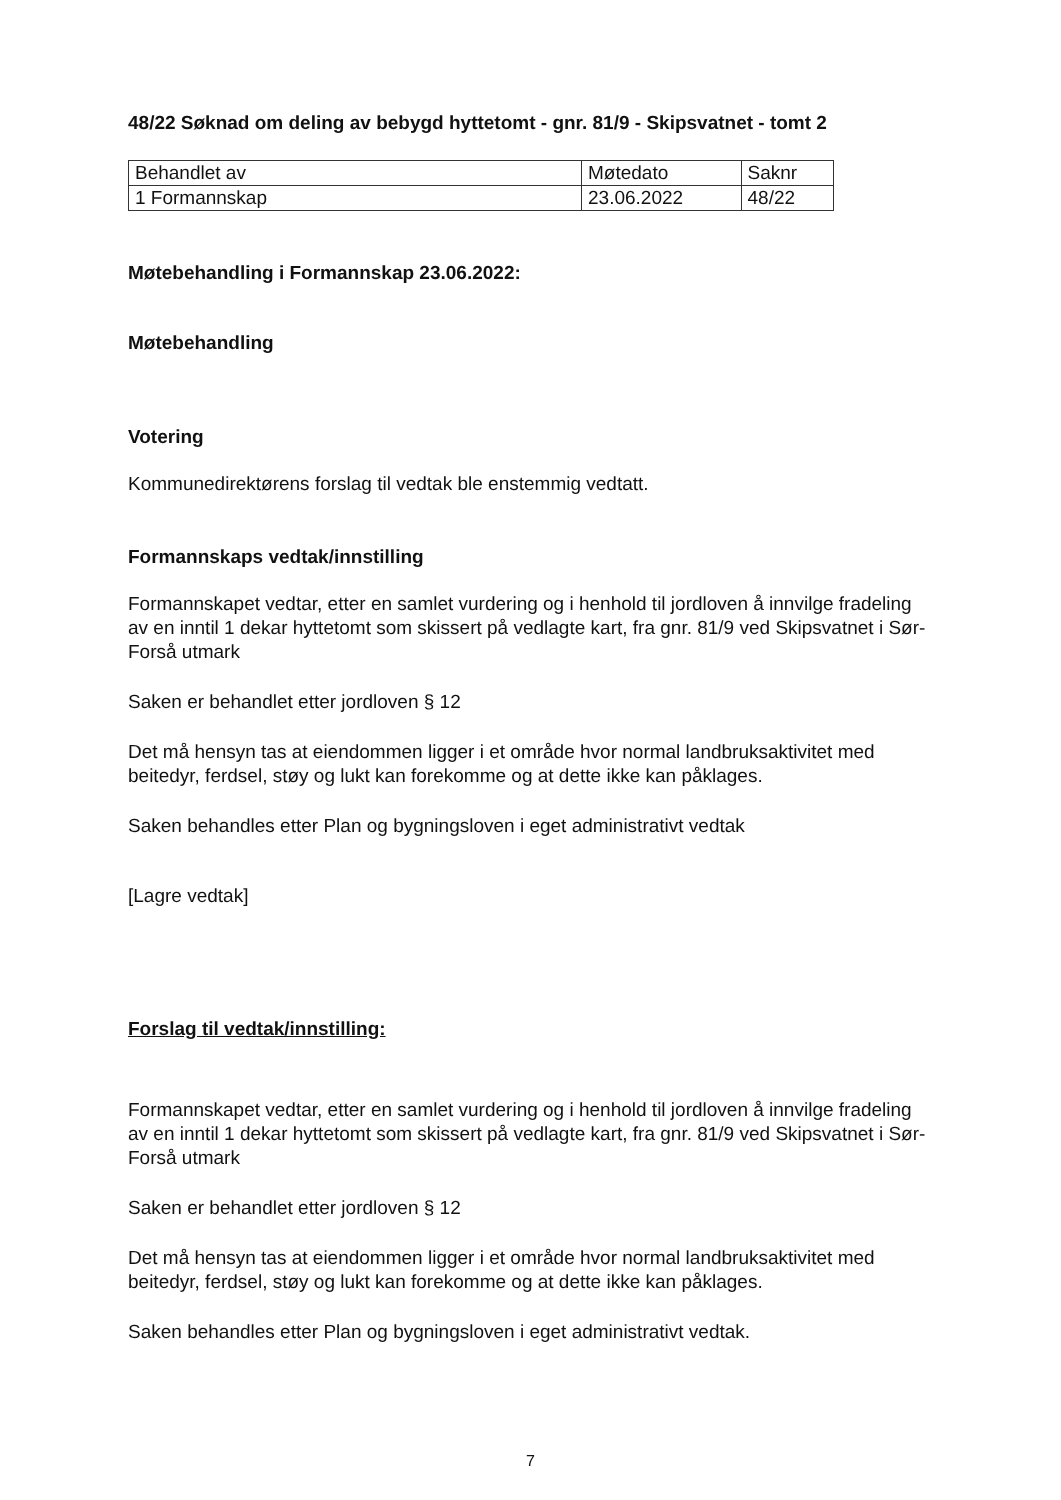48/22 Søknad om deling av bebygd hyttetomt - gnr. 81/9 - Skipsvatnet - tomt 2
| Behandlet av | Møtedato | Saknr |
| 1 Formannskap | 23.06.2022 | 48/22 |
Møtebehandling i Formannskap 23.06.2022:
Møtebehandling
Votering
Kommunedirektørens forslag til vedtak ble enstemmig vedtatt.
Formannskaps vedtak/innstilling
Formannskapet vedtar, etter en samlet vurdering og i henhold til jordloven å innvilge fradeling av en inntil 1 dekar hyttetomt som skissert på vedlagte kart, fra gnr. 81/9 ved Skipsvatnet i Sør-Forså utmark
Saken er behandlet etter jordloven § 12
Det må hensyn tas at eiendommen ligger i et område hvor normal landbruksaktivitet med beitedyr, ferdsel, støy og lukt kan forekomme og at dette ikke kan påklages.
Saken behandles etter Plan og bygningsloven i eget administrativt vedtak
[Lagre vedtak]
Forslag til vedtak/innstilling:
Formannskapet vedtar, etter en samlet vurdering og i henhold til jordloven å innvilge fradeling av en inntil 1 dekar hyttetomt som skissert på vedlagte kart, fra gnr. 81/9 ved Skipsvatnet i Sør-Forså utmark
Saken er behandlet etter jordloven § 12
Det må hensyn tas at eiendommen ligger i et område hvor normal landbruksaktivitet med beitedyr, ferdsel, støy og lukt kan forekomme og at dette ikke kan påklages.
Saken behandles etter Plan og bygningsloven i eget administrativt vedtak.
7